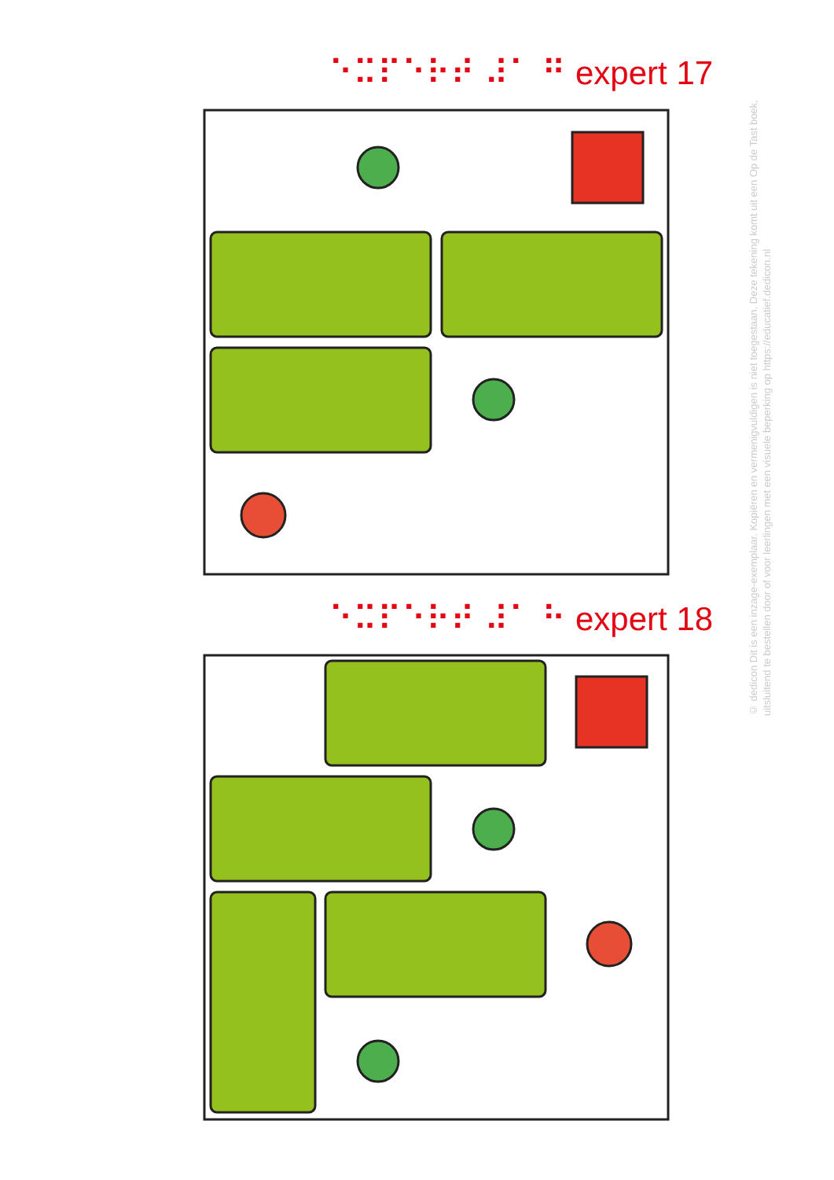⠑⠭⠏⠑⠗⠞ ⠼⠁ ⠛ expert 17
⠑⠭⠏⠑⠗⠞ ⠼⠁ ⠓ expert 18
© dedicon Dit is een inzage-exemplaar. Kopiëren en vermenigvuldigen is niet toegestaan. Deze tekening komt uit een Op de Tast boek, uitsluitend te bestellen door of voor leerlingen met een visuele beperking op https://educatief.dedicon.nl